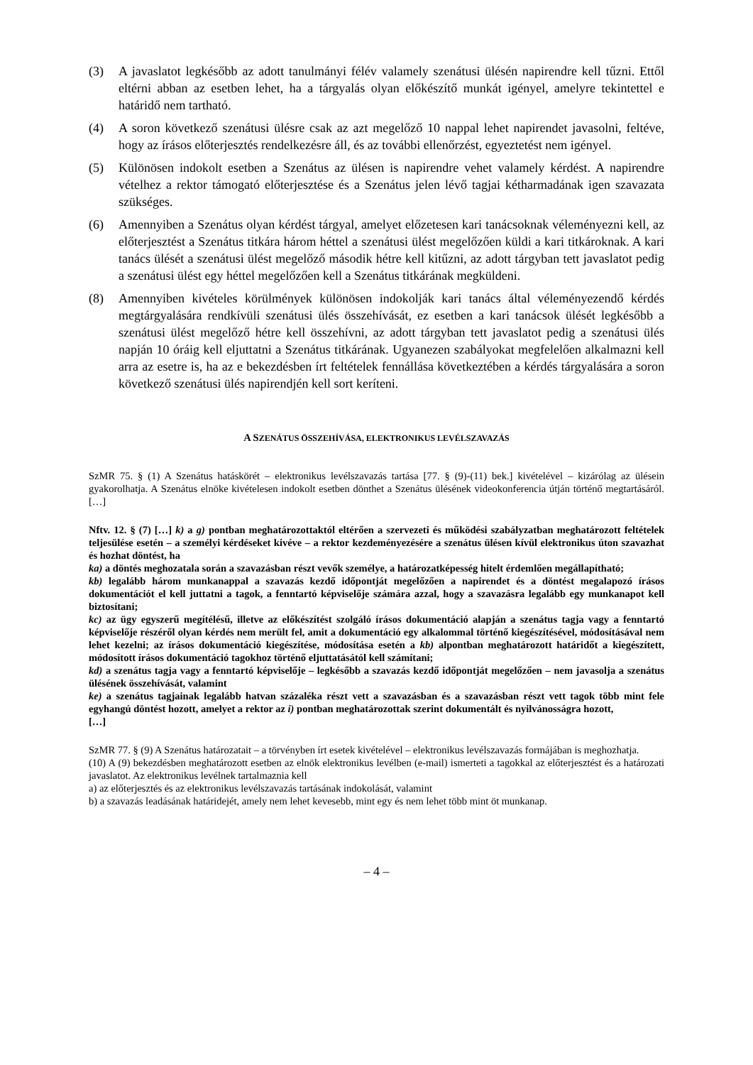(3) A javaslatot legkésőbb az adott tanulmányi félév valamely szenátusi ülésén napirendre kell tűzni. Ettől eltérni abban az esetben lehet, ha a tárgyalás olyan előkészítő munkát igényel, amelyre tekintettel e határidő nem tartható.
(4) A soron következő szenátusi ülésre csak az azt megelőző 10 nappal lehet napirendet javasolni, feltéve, hogy az írásos előterjesztés rendelkezésre áll, és az további ellenőrzést, egyeztetést nem igényel.
(5) Különösen indokolt esetben a Szenátus az ülésen is napirendre vehet valamely kérdést. A napirendre vételhez a rektor támogató előterjesztése és a Szenátus jelen lévő tagjai kétharmadának igen szavazata szükséges.
(6) Amennyiben a Szenátus olyan kérdést tárgyal, amelyet előzetesen kari tanácsoknak véleményezni kell, az előterjesztést a Szenátus titkára három héttel a szenátusi ülést megelőzően küldi a kari titkároknak. A kari tanács ülését a szenátusi ülést megelőző második hétre kell kitűzni, az adott tárgyban tett javaslatot pedig a szenátusi ülést egy héttel megelőzően kell a Szenátus titkárának megküldeni.
(8) Amennyiben kivételes körülmények különösen indokolják kari tanács által véleményezendő kérdés megtárgyalására rendkívüli szenátusi ülés összehívását, ez esetben a kari tanácsok ülését legkésőbb a szenátusi ülést megelőző hétre kell összehívni, az adott tárgyban tett javaslatot pedig a szenátusi ülés napján 10 óráig kell eljuttatni a Szenátus titkárának. Ugyanezen szabályokat megfelelően alkalmazni kell arra az esetre is, ha az e bekezdésben írt feltételek fennállása következtében a kérdés tárgyalására a soron következő szenátusi ülés napirendjén kell sort keríteni.
A SZENÁTUS ÖSSZEHÍVÁSA, ELEKTRONIKUS LEVÉLSZAVAZÁS
SzMR 75. § (1) A Szenátus hatáskörét – elektronikus levélszavazás tartása [77. § (9)-(11) bek.] kivételével – kizárólag az ülésein gyakorolhatja. A Szenátus elnöke kivételesen indokolt esetben dönthet a Szenátus ülésének videokonferencia útján történő megtartásáról. […]
Nftv. 12. § (7) […] k) a g) pontban meghatározottaktól eltérően a szervezeti és működési szabályzatban meghatározott feltételek teljesülése esetén – a személyi kérdéseket kivéve – a rektor kezdeményezésére a szenátus ülésen kívül elektronikus úton szavazhat és hozhat döntést, ha
ka) a döntés meghozatala során a szavazásban részt vevők személye, a határozatképesség hitelt érdemlően megállapítható;
kb) legalább három munkanappal a szavazás kezdő időpontját megelőzően a napirendet és a döntést megalapozó írásos dokumentációt el kell juttatni a tagok, a fenntartó képviselője számára azzal, hogy a szavazásra legalább egy munkanapot kell biztosítani;
kc) az ügy egyszerű megítélésű, illetve az előkészítést szolgáló írásos dokumentáció alapján a szenátus tagja vagy a fenntartó képviselője részéről olyan kérdés nem merült fel, amit a dokumentáció egy alkalommal történő kiegészítésével, módosításával nem lehet kezelni; az írásos dokumentáció kiegészítése, módosítása esetén a kb) alpontban meghatározott határidőt a kiegészített, módosított írásos dokumentáció tagokhoz történő eljuttatásától kell számítani;
kd) a szenátus tagja vagy a fenntartó képviselője – legkésőbb a szavazás kezdő időpontját megelőzően – nem javasolja a szenátus ülésének összehívását, valamint
ke) a szenátus tagjainak legalább hatvan százaléka részt vett a szavazásban és a szavazásban részt vett tagok több mint fele egyhangú döntést hozott, amelyet a rektor az i) pontban meghatározottak szerint dokumentált és nyilvánosságra hozott,
[…]
SzMR 77. § (9) A Szenátus határozatait – a törvényben írt esetek kivételével – elektronikus levélszavazás formájában is meghozhatja.
(10) A (9) bekezdésben meghatározott esetben az elnök elektronikus levélben (e-mail) ismerteti a tagokkal az előterjesztést és a határozati javaslatot. Az elektronikus levélnek tartalmaznia kell
a) az előterjesztés és az elektronikus levélszavazás tartásának indokolását, valamint
b) a szavazás leadásának határidejét, amely nem lehet kevesebb, mint egy és nem lehet több mint öt munkanap.
– 4 –